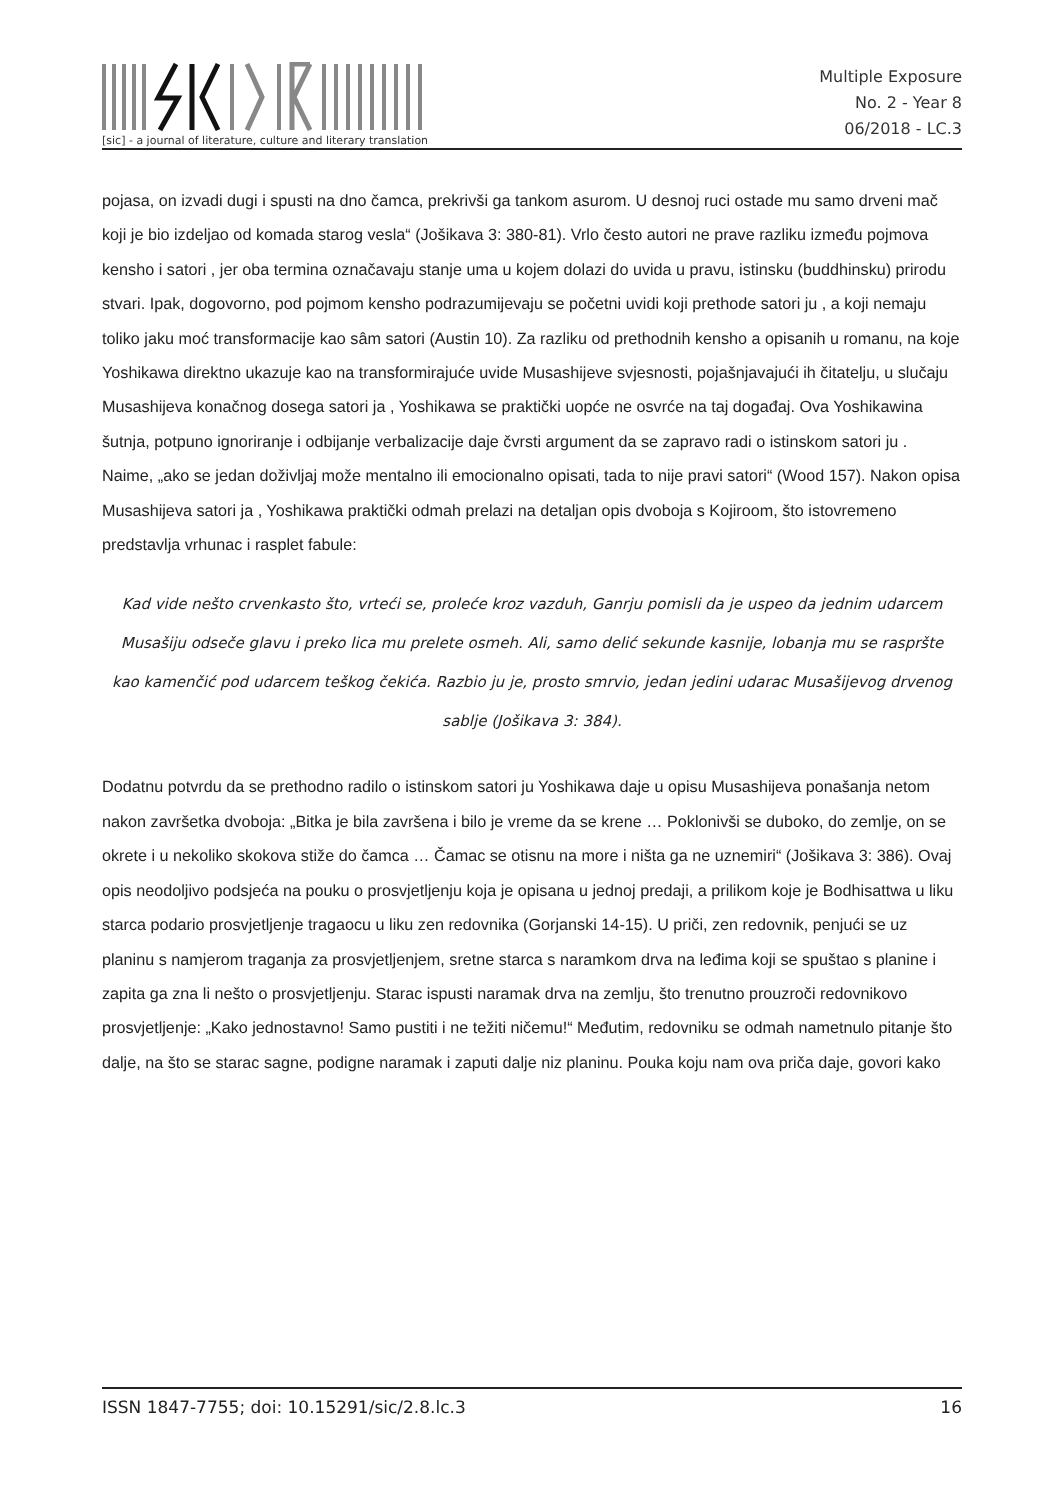[sic] - a journal of literature, culture and literary translation
Multiple Exposure
No. 2 - Year 8
06/2018 - LC.3
pojasa, on izvadi dugi i spusti na dno čamca, prekrivši ga tankom asurom. U desnoj ruci ostade mu samo drveni mač koji je bio izdeljao od komada starog vesla“ (Jošikava 3: 380-81). Vrlo često autori ne prave razliku između pojmova kensho i satori , jer oba termina označavaju stanje uma u kojem dolazi do uvida u pravu, istinsku (buddhinsku) prirodu stvari. Ipak, dogovorno, pod pojmom kensho podrazumijevaju se početni uvidi koji prethode satori ju , a koji nemaju toliko jaku moć transformacije kao sâm satori (Austin 10). Za razliku od prethodnih kensho a opisanih u romanu, na koje Yoshikawa direktno ukazuje kao na transformirajuće uvide Musashijeve svjesnosti, pojašnjavajući ih čitatelju, u slučaju Musashijeva konačnog dosega satori ja , Yoshikawa se praktički uopće ne osvrće na taj događaj. Ova Yoshikawina šutnja, potpuno ignoriranje i odbijanje verbalizacije daje čvrsti argument da se zapravo radi o istinskom satori ju . Naime, „ako se jedan doživljaj može mentalno ili emocionalno opisati, tada to nije pravi satori“ (Wood 157). Nakon opisa Musashijeva satori ja , Yoshikawa praktički odmah prelazi na detaljan opis dvoboja s Kojiroom, što istovremeno predstavlja vrhunac i rasplet fabule:
Kad vide nešto crvenkasto što, vrteći se, proleće kroz vazduh, Ganrju pomisli da je uspeo da jednim udarcem Musašiju odseče glavu i preko lica mu prelete osmeh. Ali, samo delić sekunde kasnije, lobanja mu se raspršte kao kamenčić pod udarcem teškog čekića. Razbio ju je, prosto smrvio, jedan jedini udarac Musašijevog drvenog sablje (Jošikava 3: 384).
Dodatnu potvrdu da se prethodno radilo o istinskom satori ju Yoshikawa daje u opisu Musashijeva ponašanja netom nakon završetka dvoboja: „Bitka je bila završena i bilo je vreme da se krene … Poklonivši se duboko, do zemlje, on se okrete i u nekoliko skokova stiže do čamca … Čamac se otisnu na more i ništa ga ne uznemiri“ (Jošikava 3: 386). Ovaj opis neodoljivo podsjeća na pouku o prosvjetljenju koja je opisana u jednoj predaji, a prilikom koje je Bodhisattwa u liku starca podario prosvjetljenje tragaocu u liku zen redovnika (Gorjanski 14-15). U priči, zen redovnik, penjući se uz planinu s namjerom traganja za prosvjetljenjem, sretne starca s naramkom drva na leđima koji se spuštao s planine i zapita ga zna li nešto o prosvjetljenju. Starac ispusti naramak drva na zemlju, što trenutno prouzroči redovnikovo prosvjetljenje: „Kako jednostavno! Samo pustiti i ne težiti ničemu!“ Međutim, redovniku se odmah nametnulo pitanje što dalje, na što se starac sagne, podigne naramak i zaputi dalje niz planinu. Pouka koju nam ova priča daje, govori kako
ISSN 1847-7755; doi: 10.15291/sic/2.8.lc.3 16